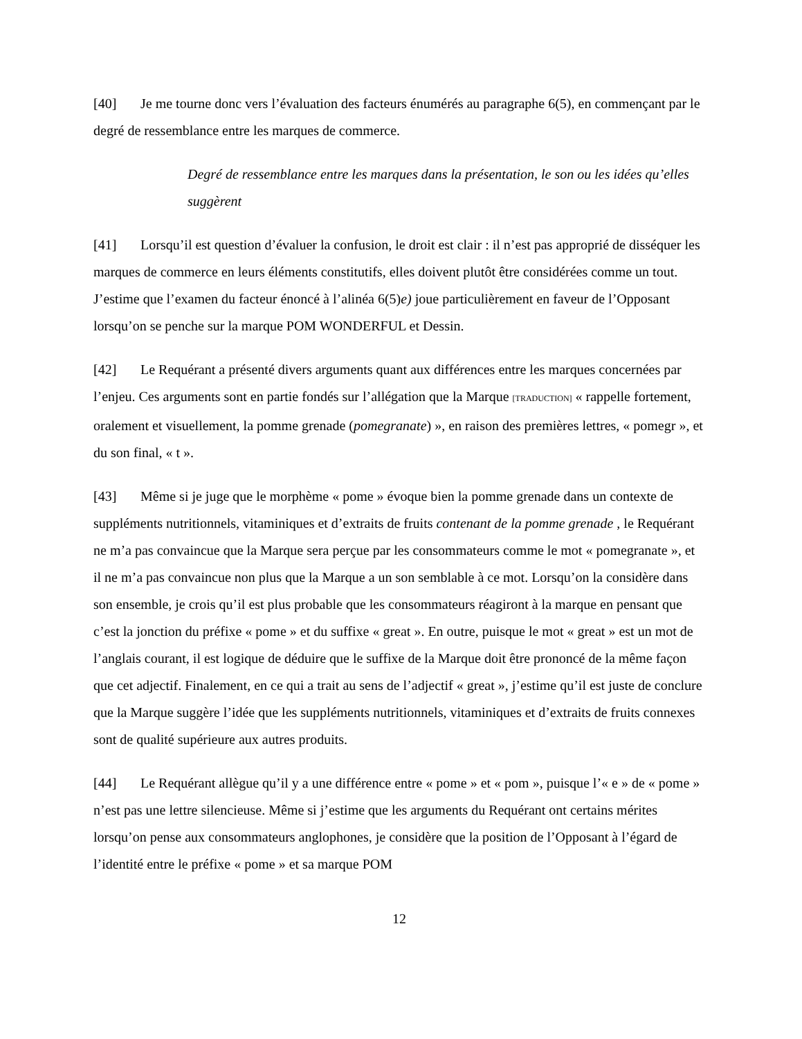[40] Je me tourne donc vers l’évaluation des facteurs énumérés au paragraphe 6(5), en commençant par le degré de ressemblance entre les marques de commerce.
Degré de ressemblance entre les marques dans la présentation, le son ou les idées qu’elles suggèrent
[41] Lorsqu’il est question d’évaluer la confusion, le droit est clair : il n’est pas approprié de disséquer les marques de commerce en leurs éléments constitutifs, elles doivent plutôt être considérées comme un tout. J’estime que l’examen du facteur énoncé à l’alinéa 6(5)e) joue particulièrement en faveur de l’Opposant lorsqu’on se penche sur la marque POM WONDERFUL et Dessin.
[42] Le Requérant a présenté divers arguments quant aux différences entre les marques concernées par l’enjeu. Ces arguments sont en partie fondés sur l’allégation que la Marque [TRADUCTION] « rappelle fortement, oralement et visuellement, la pomme grenade (pomegranate) », en raison des premières lettres, « pomegr », et du son final, « t ».
[43] Même si je juge que le morphème « pome » évoque bien la pomme grenade dans un contexte de suppléments nutritionnels, vitaminiques et d’extraits de fruits contenant de la pomme grenade , le Requérant ne m’a pas convaincue que la Marque sera perçue par les consommateurs comme le mot « pomegranate », et il ne m’a pas convaincue non plus que la Marque a un son semblable à ce mot. Lorsqu’on la considère dans son ensemble, je crois qu’il est plus probable que les consommateurs réagiront à la marque en pensant que c’est la jonction du préfixe « pome » et du suffixe « great ». En outre, puisque le mot « great » est un mot de l’anglais courant, il est logique de déduire que le suffixe de la Marque doit être prononcé de la même façon que cet adjectif. Finalement, en ce qui a trait au sens de l’adjectif « great », j’estime qu’il est juste de conclure que la Marque suggère l’idée que les suppléments nutritionnels, vitaminiques et d’extraits de fruits connexes sont de qualité supérieure aux autres produits.
[44] Le Requérant allègue qu’il y a une différence entre « pome » et « pom », puisque l’« e » de « pome » n’est pas une lettre silencieuse. Même si j’estime que les arguments du Requérant ont certains mérites lorsqu’on pense aux consommateurs anglophones, je considère que la position de l’Opposant à l’égard de l’identité entre le préfixe « pome » et sa marque POM
12